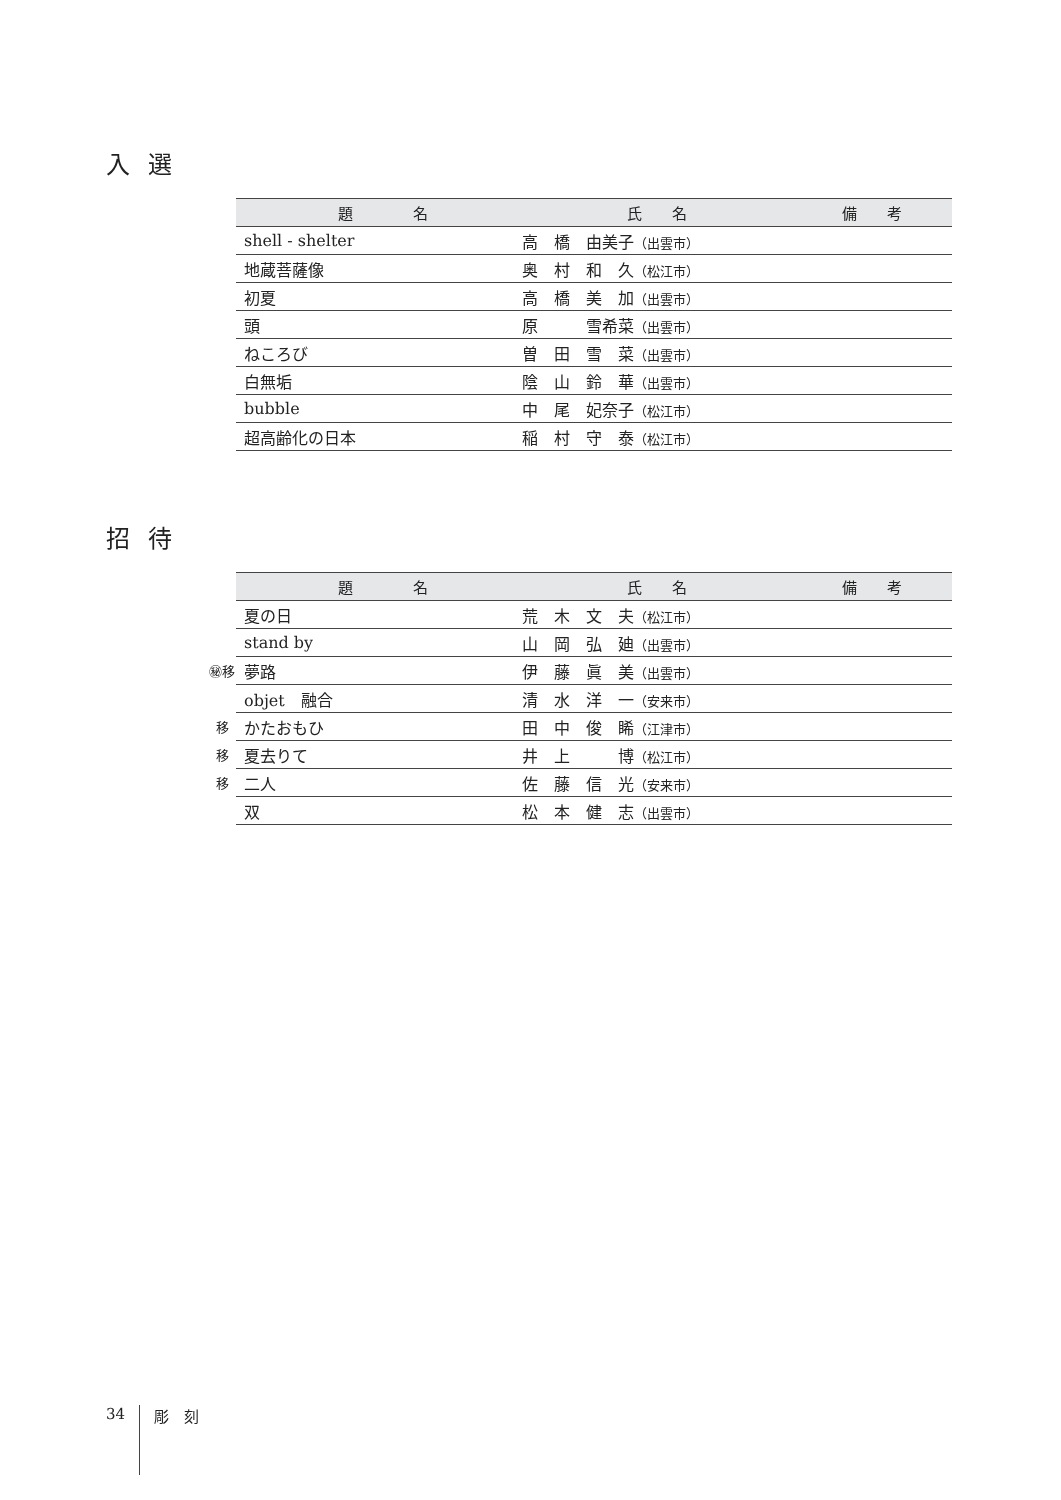入選
| | 題 名 | 氏 名 | 備 考 |
| --- | --- | --- | --- |
| | shell - shelter | 高 橋 由美子 （出雲市） | |
| | 地蔵菩薩像 | 奥 村 和 久 （松江市） | |
| | 初夏 | 高 橋 美 加 （出雲市） | |
| | 頭 | 原 雪希菜 （出雲市） | |
| | ねころび | 曽 田 雪 菜 （出雲市） | |
| | 白無垢 | 陰 山 鈴 華 （出雲市） | |
| | bubble | 中 尾 妃奈子 （松江市） | |
| | 超高齢化の日本 | 稲 村 守 泰 （松江市） | |
招待
| | 題 名 | 氏 名 | 備 考 |
| --- | --- | --- | --- |
| | 夏の日 | 荒 木 文 夫 （松江市） | |
| | stand by | 山 岡 弘 廸 （出雲市） | |
| ㊙移 | 夢路 | 伊 藤 眞 美 （出雲市） | |
| | objet 融合 | 清 水 洋 一 （安来市） | |
| 移 | かたおもひ | 田 中 俊 睎 （江津市） | |
| 移 | 夏去りて | 井 上 博 （松江市） | |
| 移 | 二人 | 佐 藤 信 光 （安来市） | |
| | 双 | 松 本 健 志 （出雲市） | |
34 彫　刻